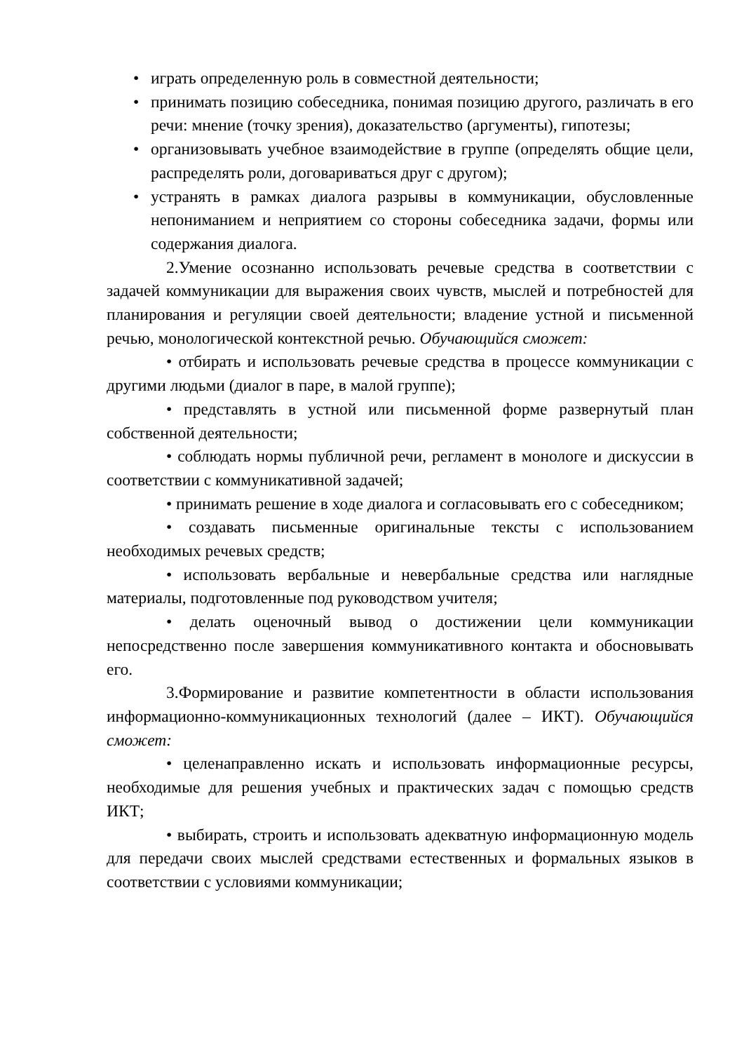• играть определенную роль в совместной деятельности;
• принимать позицию собеседника, понимая позицию другого, различать в его речи: мнение (точку зрения), доказательство (аргументы), гипотезы;
• организовывать учебное взаимодействие в группе (определять общие цели, распределять роли, договариваться друг с другом);
• устранять в рамках диалога разрывы в коммуникации, обусловленные непониманием и неприятием со стороны собеседника задачи, формы или содержания диалога.
2.Умение осознанно использовать речевые средства в соответствии с задачей коммуникации для выражения своих чувств, мыслей и потребностей для планирования и регуляции своей деятельности; владение устной и письменной речью, монологической контекстной речью. Обучающийся сможет:
• отбирать и использовать речевые средства в процессе коммуникации с другими людьми (диалог в паре, в малой группе);
• представлять в устной или письменной форме развернутый план собственной деятельности;
• соблюдать нормы публичной речи, регламент в монологе и дискуссии в соответствии с коммуникативной задачей;
• принимать решение в ходе диалога и согласовывать его с собеседником;
• создавать письменные оригинальные тексты с использованием необходимых речевых средств;
• использовать вербальные и невербальные средства или наглядные материалы, подготовленные под руководством учителя;
• делать оценочный вывод о достижении цели коммуникации непосредственно после завершения коммуникативного контакта и обосновывать его.
3.Формирование и развитие компетентности в области использования информационно-коммуникационных технологий (далее – ИКТ). Обучающийся сможет:
• целенаправленно искать и использовать информационные ресурсы, необходимые для решения учебных и практических задач с помощью средств ИКТ;
• выбирать, строить и использовать адекватную информационную модель для передачи своих мыслей средствами естественных и формальных языков в соответствии с условиями коммуникации;